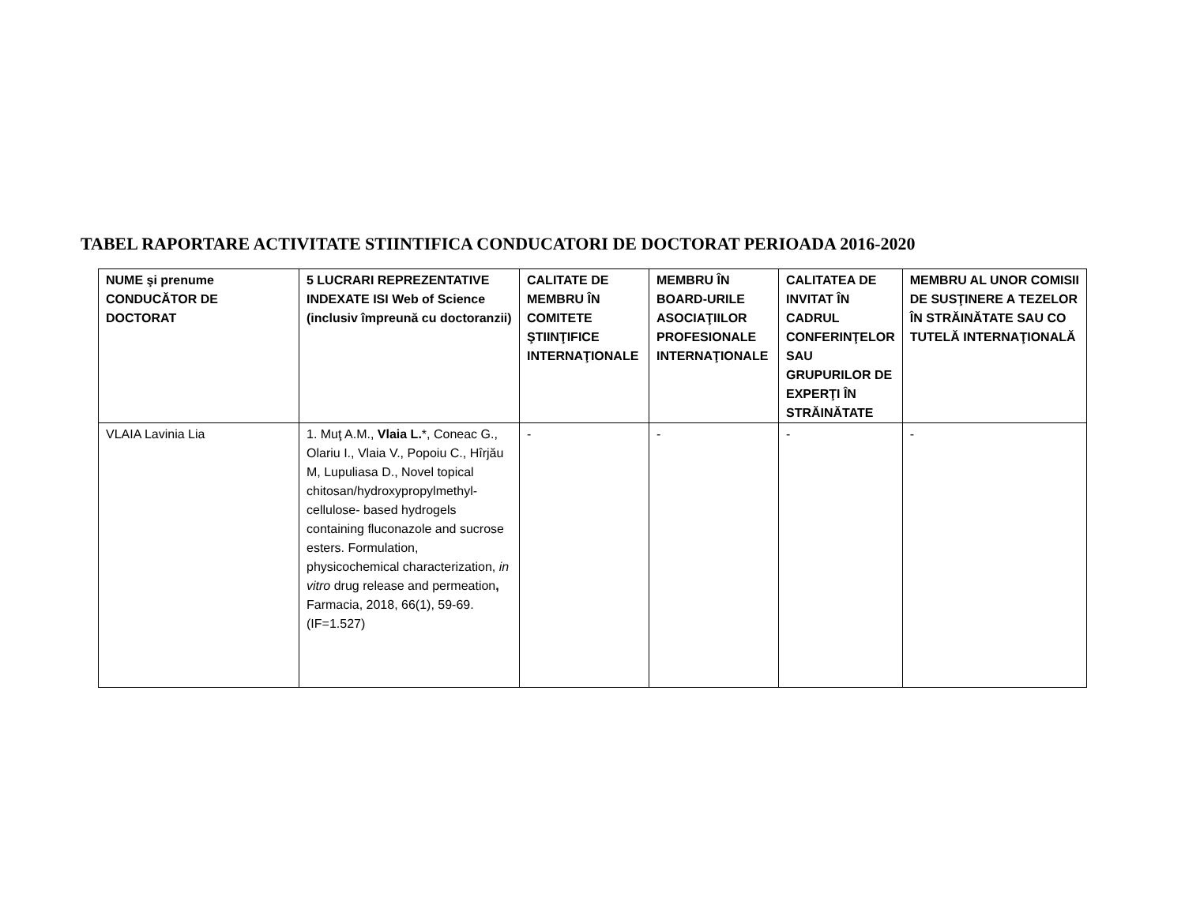TABEL RAPORTARE ACTIVITATE STIINTIFICA CONDUCATORI DE DOCTORAT PERIOADA 2016-2020
| NUME şi prenume CONDUCĂTOR DE DOCTORAT | 5 LUCRARI REPREZENTATIVE INDEXATE ISI Web of Science (inclusiv împreună cu doctoranzii) | CALITATE DE MEMBRU ÎN COMITETE ŞTIINŢIFICE INTERNAŢIONALE | MEMBRU ÎN BOARD-URILE ASOCIAŢIILOR PROFESIONALE INTERNAŢIONALE | CALITATEA DE INVITAT ÎN CADRUL CONFERINŢELOR SAU GRUPURILOR DE EXPERŢI ÎN STRĂINĂTATE | MEMBRU AL UNOR COMISII DE SUSŢINERE A TEZELOR ÎN STRĂINĂTATE SAU CO TUTELĂ INTERNAŢIONALĂ |
| --- | --- | --- | --- | --- | --- |
| VLAIA Lavinia Lia | 1. Muţ A.M., Vlaia L. *, Coneac G., Olariu I., Vlaia V., Popoiu C., Hîrjău M, Lupuliasa D., Novel topical chitosan/hydroxypropylmethyl-cellulose- based hydrogels containing fluconazole and sucrose esters. Formulation, physicochemical characterization, in vitro drug release and permeation , Farmacia, 2018, 66(1), 59-69. (IF=1.527) | - | - | - | - |